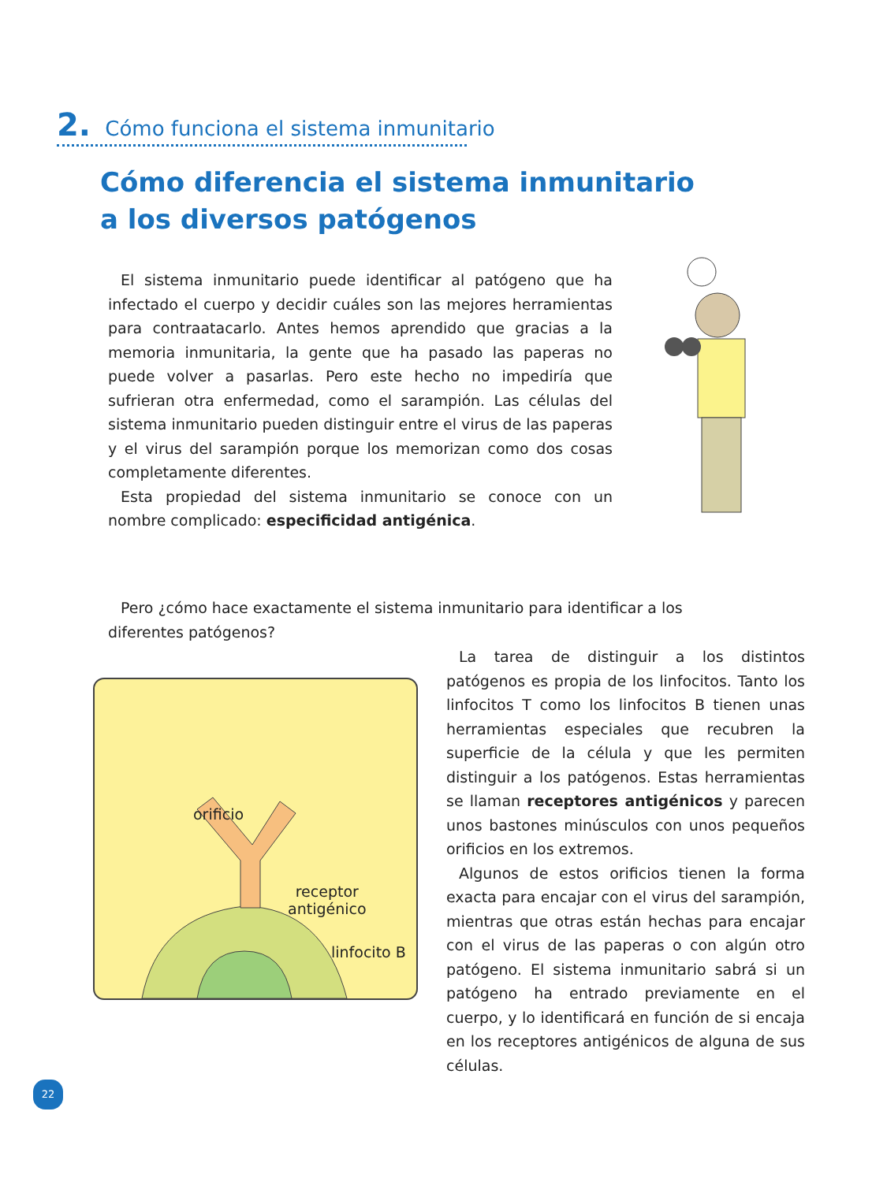2. Cómo funciona el sistema inmunitario
Cómo diferencia el sistema inmunitario
a los diversos patógenos
El sistema inmunitario puede identificar al patógeno que ha infectado el cuerpo y decidir cuáles son las mejores herramientas para contraatacarlo. Antes hemos aprendido que gracias a la memoria inmunitaria, la gente que ha pasado las paperas no puede volver a pasarlas. Pero este hecho no impediría que sufrieran otra enfermedad, como el sarampión. Las células del sistema inmunitario pueden distinguir entre el virus de las paperas y el virus del sarampión porque los memorizan como dos cosas completamente diferentes.
Esta propiedad del sistema inmunitario se conoce con un nombre complicado: especificidad antigénica.
Pero ¿cómo hace exactamente el sistema inmunitario para identificar a los diferentes patógenos?
orificio
receptor
antigénico
linfocito B
La tarea de distinguir a los distintos patógenos es propia de los linfocitos. Tanto los linfocitos T como los linfocitos B tienen unas herramientas especiales que recubren la superficie de la célula y que les permiten distinguir a los patógenos. Estas herramientas se llaman receptores antigénicos y parecen unos bastones minúsculos con unos pequeños orificios en los extremos.
Algunos de estos orificios tienen la forma exacta para encajar con el virus del sarampión, mientras que otras están hechas para encajar con el virus de las paperas o con algún otro patógeno. El sistema inmunitario sabrá si un patógeno ha entrado previamente en el cuerpo, y lo identificará en función de si encaja en los receptores antigénicos de alguna de sus células.
22